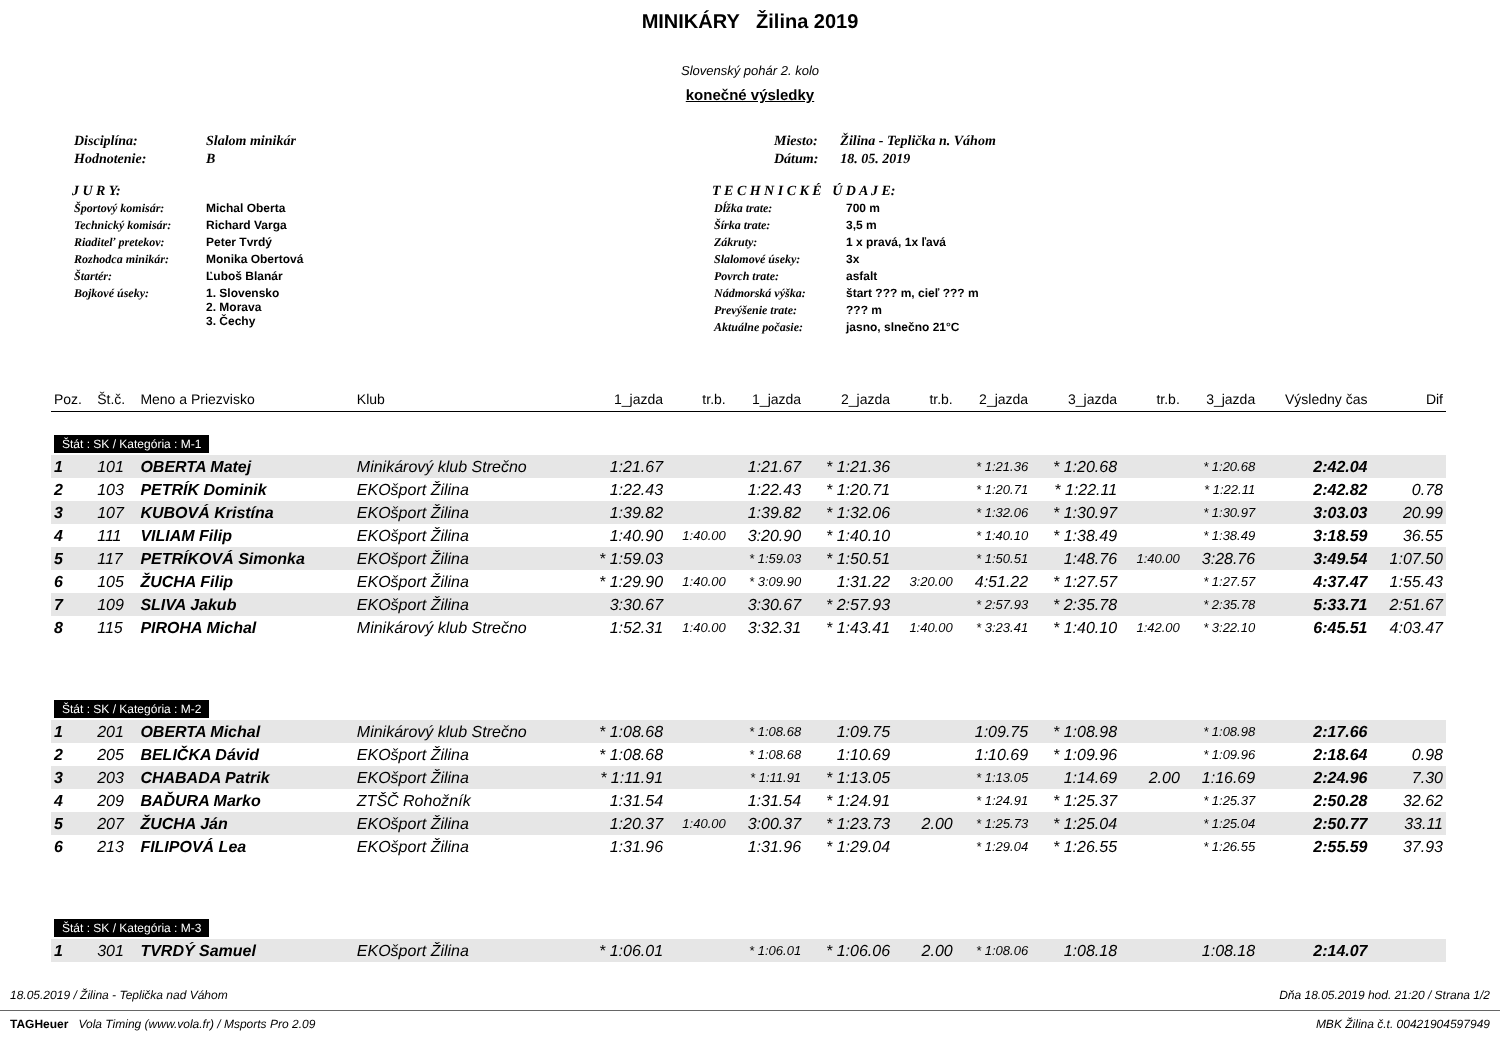MINIKÁRY Žilina 2019
Slovenský pohár 2. kolo
konečné výsledky
| Disciplína: | Slalom minikár |
| Hodnotenie: | B |
J U R Y:
| Športový komisár: | Michal Oberta |
| Technický komisár: | Richard Varga |
| Riaditeľ pretekov: | Peter Tvrdý |
| Rozhodca minikár: | Monika Obertová |
| Štartér: | Ľuboš Blanár |
| Bojkové úseky: | 1. Slovensko 2. Morava 3. Čechy |
| Miesto: | Žilina - Teplička n. Váhom |
| Dátum: | 18. 05. 2019 |
T E C H N I C K É Ú D A J E:
| Dĺžka trate: | 700 m |
| Šírka trate: | 3,5 m |
| Zákruty: | 1 x pravá, 1x ľavá |
| Slalomové úseky: | 3x |
| Povrch trate: | asfalt |
| Nádmorská výška: | štart ??? m, cieľ ??? m |
| Prevýšenie trate: | ??? m |
| Aktuálne počasie: | jasno, slnečno 21°C |
| Poz. | Št.č. | Meno a Priezvisko | Klub | 1_jazda | tr.b. | 1_jazda | 2_jazda | tr.b. | 2_jazda | 3_jazda | tr.b. | 3_jazda | Výsledny čas | Dif |
| --- | --- | --- | --- | --- | --- | --- | --- | --- | --- | --- | --- | --- | --- | --- |
| Štát : SK / Kategória : M-1 | | | | | | | | | | | | | | |
| 1 | 101 | OBERTA Matej | Minikárový klub Strečno | 1:21.67 | | 1:21.67 | * 1:21.36 | | * 1:21.36 | * 1:20.68 | | * 1:20.68 | 2:42.04 | |
| 2 | 103 | PETRÍK Dominik | EKOšport Žilina | 1:22.43 | | 1:22.43 | * 1:20.71 | | * 1:20.71 | * 1:22.11 | | * 1:22.11 | 2:42.82 | 0.78 |
| 3 | 107 | KUBOVÁ Kristína | EKOšport Žilina | 1:39.82 | | 1:39.82 | * 1:32.06 | | * 1:32.06 | * 1:30.97 | | * 1:30.97 | 3:03.03 | 20.99 |
| 4 | 111 | VILIAM Filip | EKOšport Žilina | 1:40.90 | 1:40.00 | 3:20.90 | * 1:40.10 | | * 1:40.10 | * 1:38.49 | | * 1:38.49 | 3:18.59 | 36.55 |
| 5 | 117 | PETRÍKOVÁ Simonka | EKOšport Žilina | * 1:59.03 | | * 1:59.03 | * 1:50.51 | | * 1:50.51 | 1:48.76 | 1:40.00 | 3:28.76 | 3:49.54 | 1:07.50 |
| 6 | 105 | ŽUCHA Filip | EKOšport Žilina | * 1:29.90 | 1:40.00 | * 3:09.90 | 1:31.22 | 3:20.00 | 4:51.22 | * 1:27.57 | | * 1:27.57 | 4:37.47 | 1:55.43 |
| 7 | 109 | SLIVA Jakub | EKOšport Žilina | 3:30.67 | | 3:30.67 | * 2:57.93 | | * 2:57.93 | * 2:35.78 | | * 2:35.78 | 5:33.71 | 2:51.67 |
| 8 | 115 | PIROHA Michal | Minikárový klub Strečno | 1:52.31 | 1:40.00 | 3:32.31 | * 1:43.41 | 1:40.00 | * 3:23.41 | * 1:40.10 | 1:42.00 | * 3:22.10 | 6:45.51 | 4:03.47 |
| Štát : SK / Kategória : M-2 | | | | | | | | | | | | | | |
| 1 | 201 | OBERTA Michal | Minikárový klub Strečno | * 1:08.68 | | * 1:08.68 | 1:09.75 | | 1:09.75 | * 1:08.98 | | * 1:08.98 | 2:17.66 | |
| 2 | 205 | BELIČKA Dávid | EKOšport Žilina | * 1:08.68 | | * 1:08.68 | 1:10.69 | | 1:10.69 | * 1:09.96 | | * 1:09.96 | 2:18.64 | 0.98 |
| 3 | 203 | CHABADA Patrik | EKOšport Žilina | * 1:11.91 | | * 1:11.91 | * 1:13.05 | | * 1:13.05 | 1:14.69 | 2.00 | 1:16.69 | 2:24.96 | 7.30 |
| 4 | 209 | BAĎURA Marko | ZTŠČ Rohožník | 1:31.54 | | 1:31.54 | * 1:24.91 | | * 1:24.91 | * 1:25.37 | | * 1:25.37 | 2:50.28 | 32.62 |
| 5 | 207 | ŽUCHA Ján | EKOšport Žilina | 1:20.37 | 1:40.00 | 3:00.37 | * 1:23.73 | 2.00 | * 1:25.73 | * 1:25.04 | | * 1:25.04 | 2:50.77 | 33.11 |
| 6 | 213 | FILIPOVÁ Lea | EKOšport Žilina | 1:31.96 | | 1:31.96 | * 1:29.04 | | * 1:29.04 | * 1:26.55 | | * 1:26.55 | 2:55.59 | 37.93 |
| Štát : SK / Kategória : M-3 | | | | | | | | | | | | | | |
| 1 | 301 | TVRDÝ Samuel | EKOšport Žilina | * 1:06.01 | | * 1:06.01 | * 1:06.06 | 2.00 | * 1:08.06 | 1:08.18 | | 1:08.18 | 2:14.07 | |
18.05.2019 / Žilina - Teplička nad Váhom Dňa 18.05.2019 hod. 21:20 / Strana 1/2
TAGHeuer Vola Timing (www.vola.fr) / Msports Pro 2.09 MBK Žilina č.t. 00421904597949